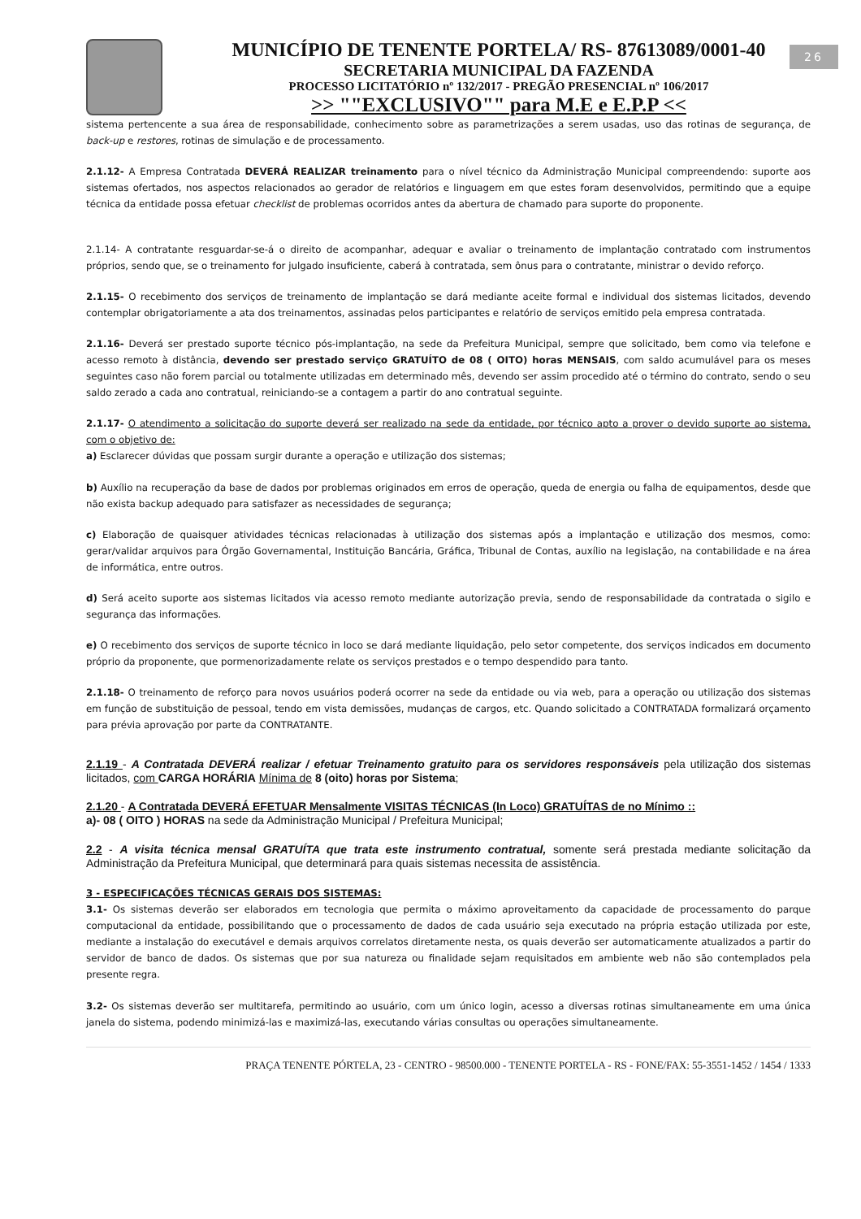26
MUNICÍPIO DE TENENTE PORTELA/ RS- 87613089/0001-40
SECRETARIA MUNICIPAL DA FAZENDA
PROCESSO LICITATÓRIO nº 132/2017 - PREGÃO PRESENCIAL nº 106/2017
>> ""EXCLUSIVO"" para M.E e E.P.P <<
sistema pertencente a sua área de responsabilidade, conhecimento sobre as parametrizações a serem usadas, uso das rotinas de segurança, de back-up e restores, rotinas de simulação e de processamento.
2.1.12- A Empresa Contratada DEVERÁ REALIZAR treinamento para o nível técnico da Administração Municipal compreendendo: suporte aos sistemas ofertados, nos aspectos relacionados ao gerador de relatórios e linguagem em que estes foram desenvolvidos, permitindo que a equipe técnica da entidade possa efetuar checklist de problemas ocorridos antes da abertura de chamado para suporte do proponente.
2.1.14- A contratante resguardar-se-á o direito de acompanhar, adequar e avaliar o treinamento de implantação contratado com instrumentos próprios, sendo que, se o treinamento for julgado insuficiente, caberá à contratada, sem ônus para o contratante, ministrar o devido reforço.
2.1.15- O recebimento dos serviços de treinamento de implantação se dará mediante aceite formal e individual dos sistemas licitados, devendo contemplar obrigatoriamente a ata dos treinamentos, assinadas pelos participantes e relatório de serviços emitido pela empresa contratada.
2.1.16- Deverá ser prestado suporte técnico pós-implantação, na sede da Prefeitura Municipal, sempre que solicitado, bem como via telefone e acesso remoto à distância, devendo ser prestado serviço GRATUÍTO de 08 ( OITO) horas MENSAIS, com saldo acumulável para os meses seguintes caso não forem parcial ou totalmente utilizadas em determinado mês, devendo ser assim procedido até o término do contrato, sendo o seu saldo zerado a cada ano contratual, reiniciando-se a contagem a partir do ano contratual seguinte.
2.1.17- O atendimento a solicitação do suporte deverá ser realizado na sede da entidade, por técnico apto a prover o devido suporte ao sistema, com o objetivo de:
a) Esclarecer dúvidas que possam surgir durante a operação e utilização dos sistemas;
b) Auxílio na recuperação da base de dados por problemas originados em erros de operação, queda de energia ou falha de equipamentos, desde que não exista backup adequado para satisfazer as necessidades de segurança;
c) Elaboração de quaisquer atividades técnicas relacionadas à utilização dos sistemas após a implantação e utilização dos mesmos, como: gerar/validar arquivos para Órgão Governamental, Instituição Bancária, Gráfica, Tribunal de Contas, auxílio na legislação, na contabilidade e na área de informática, entre outros.
d) Será aceito suporte aos sistemas licitados via acesso remoto mediante autorização previa, sendo de responsabilidade da contratada o sigilo e segurança das informações.
e) O recebimento dos serviços de suporte técnico in loco se dará mediante liquidação, pelo setor competente, dos serviços indicados em documento próprio da proponente, que pormenorizadamente relate os serviços prestados e o tempo despendido para tanto.
2.1.18- O treinamento de reforço para novos usuários poderá ocorrer na sede da entidade ou via web, para a operação ou utilização dos sistemas em função de substituição de pessoal, tendo em vista demissões, mudanças de cargos, etc. Quando solicitado a CONTRATADA formalizará orçamento para prévia aprovação por parte da CONTRATANTE.
2.1.19 - A Contratada DEVERÁ realizar / efetuar Treinamento gratuito para os servidores responsáveis pela utilização dos sistemas licitados, com CARGA HORÁRIA Mínima de 8 (oito) horas por Sistema;
2.1.20 - A Contratada DEVERÁ EFETUAR Mensalmente VISITAS TÉCNICAS (In Loco) GRATUÍTAS de no Mínimo ::
a)- 08 ( OITO ) HORAS na sede da Administração Municipal / Prefeitura Municipal;
2.2 - A visita técnica mensal GRATUÍTA que trata este instrumento contratual, somente será prestada mediante solicitação da Administração da Prefeitura Municipal, que determinará para quais sistemas necessita de assistência.
3 - ESPECIFICAÇÕES TÉCNICAS GERAIS DOS SISTEMAS:
3.1- Os sistemas deverão ser elaborados em tecnologia que permita o máximo aproveitamento da capacidade de processamento do parque computacional da entidade, possibilitando que o processamento de dados de cada usuário seja executado na própria estação utilizada por este, mediante a instalação do executável e demais arquivos correlatos diretamente nesta, os quais deverão ser automaticamente atualizados a partir do servidor de banco de dados. Os sistemas que por sua natureza ou finalidade sejam requisitados em ambiente web não são contemplados pela presente regra.
3.2- Os sistemas deverão ser multitarefa, permitindo ao usuário, com um único login, acesso a diversas rotinas simultaneamente em uma única janela do sistema, podendo minimizá-las e maximizá-las, executando várias consultas ou operações simultaneamente.
PRAÇA TENENTE PÓRTELA, 23 - CENTRO - 98500.000 - TENENTE PORTELA - RS - FONE/FAX: 55-3551-1452 / 1454 / 1333